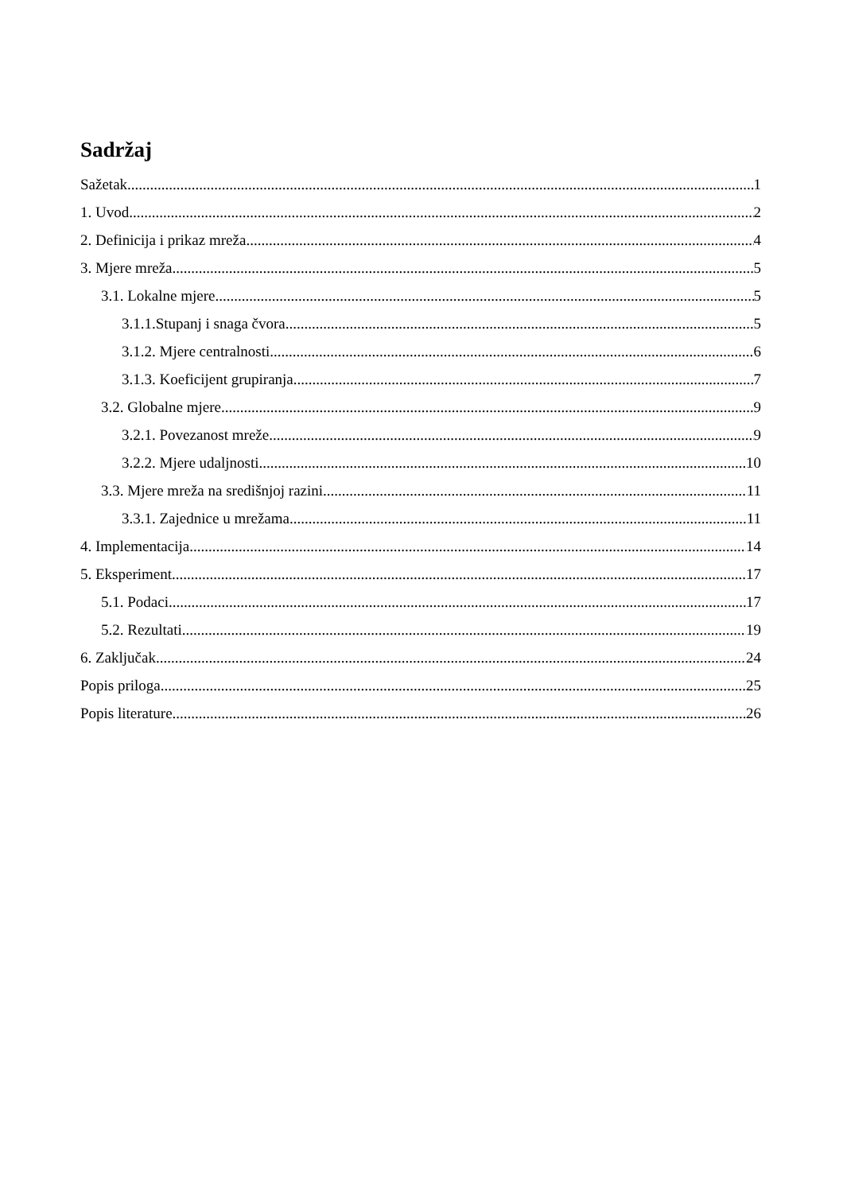Sadržaj
Sažetak 1
1. Uvod 2
2. Definicija i prikaz mreža 4
3. Mjere mreža 5
3.1. Lokalne mjere 5
3.1.1.Stupanj i snaga čvora 5
3.1.2. Mjere centralnosti 6
3.1.3. Koeficijent grupiranja 7
3.2. Globalne mjere 9
3.2.1. Povezanost mreže 9
3.2.2. Mjere udaljnosti 10
3.3. Mjere mreža na središnjoj razini 11
3.3.1. Zajednice u mrežama 11
4. Implementacija 14
5. Eksperiment 17
5.1. Podaci 17
5.2. Rezultati 19
6. Zaključak 24
Popis priloga 25
Popis literature 26